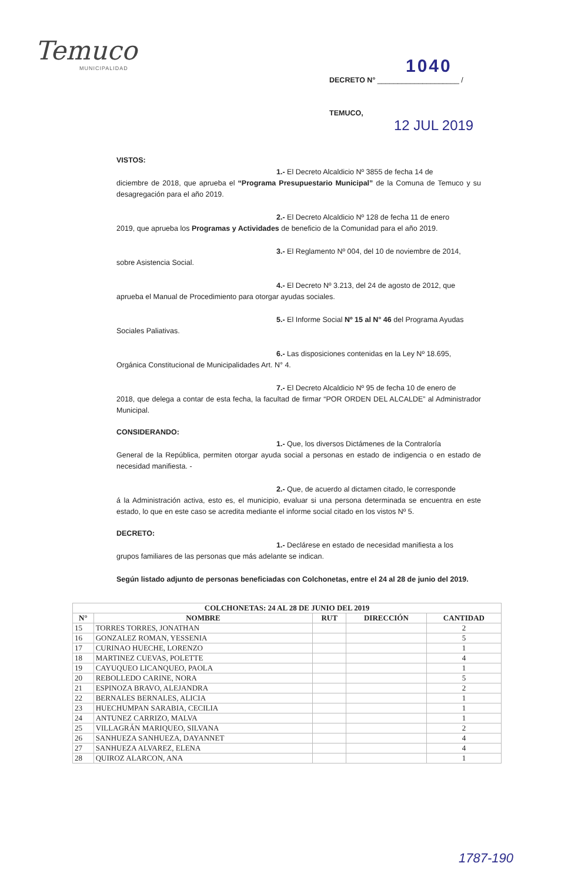Temuco
MUNICIPALIDAD
1040
DECRETO N° ____________________ /
TEMUCO,
12 JUL 2019
VISTOS:
1.- El Decreto Alcaldicio Nº 3855 de fecha 14 de
diciembre de 2018, que aprueba el “Programa Presupuestario Municipal” de la Comuna de Temuco y su desagregación para el año 2019.
2.- El Decreto Alcaldicio Nº 128 de fecha 11 de enero
2019, que aprueba los Programas y Actividades de beneficio de la Comunidad para el año 2019.
3.- El Reglamento Nº 004, del 10 de noviembre de 2014,
sobre Asistencia Social.
4.- El Decreto Nº 3.213, del 24 de agosto de 2012, que
aprueba el Manual de Procedimiento para otorgar ayudas sociales.
5.- El Informe Social Nº 15 al N° 46 del Programa Ayudas
Sociales Paliativas.
6.- Las disposiciones contenidas en la Ley Nº 18.695,
Orgánica Constitucional de Municipalidades Art. N° 4.
7.- El Decreto Alcaldicio Nº 95 de fecha 10 de enero de
2018, que delega a contar de esta fecha, la facultad de firmar “POR ORDEN DEL ALCALDE” al Administrador Municipal.
CONSIDERANDO:
1.- Que, los diversos Dictámenes de la Contraloría
General de la República, permiten otorgar ayuda social a personas en estado de indigencia o en estado de necesidad manifiesta. -
2.- Que, de acuerdo al dictamen citado, le corresponde
á la Administración activa, esto es, el municipio, evaluar si una persona determinada se encuentra en este estado, lo que en este caso se acredita mediante el informe social citado en los vistos Nº 5.
DECRETO:
1.- Declárese en estado de necesidad manifiesta a los
grupos familiares de las personas que más adelante se indican.
Según listado adjunto de personas beneficiadas con Colchonetas, entre el 24 al 28 de junio del 2019.
| COLCHONETAS: 24 AL 28 DE JUNIO DEL 2019 | | | | |
| --- | --- | --- | --- | --- |
| N° | NOMBRE | RUT | DIRECCIÓN | CANTIDAD |
| 15 | TORRES TORRES, JONATHAN | | | 2 |
| 16 | GONZALEZ ROMAN, YESSENIA | | | 5 |
| 17 | CURINAO HUECHE, LORENZO | | | 1 |
| 18 | MARTINEZ CUEVAS, POLETTE | | | 4 |
| 19 | CAYUQUEO LICANQUEO, PAOLA | | | 1 |
| 20 | REBOLLEDO CARINE, NORA | | | 5 |
| 21 | ESPINOZA BRAVO, ALEJANDRA | | | 2 |
| 22 | BERNALES BERNALES, ALICIA | | | 1 |
| 23 | HUECHUMPAN SARABIA, CECILIA | | | 1 |
| 24 | ANTUNEZ CARRIZO, MALVA | | | 1 |
| 25 | VILLAGRÁN MARIQUEO, SILVANA | | | 2 |
| 26 | SANHUEZA SANHUEZA, DAYANNET | | | 4 |
| 27 | SANHUEZA ALVAREZ, ELENA | | | 4 |
| 28 | QUIROZ ALARCON, ANA | | | 1 |
1787-190